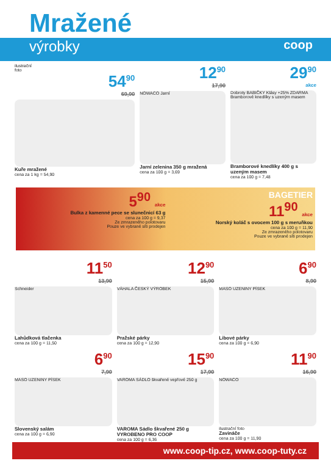Mražené
výrobky
coop
ilustrační
foto
54<sup>90</sup>
69,90
Kuře mražené
cena za 1 kg = 54,90
12<sup>90</sup>
17,90
NOWACO Jarní
Jarní zelenina 350 g mražená
cena za 100 g = 3,69
29<sup>90</sup>
akce
Dobroty BABIČKY Klásy +25% ZDARMA Bramborové knedlíky s uzeným masem
Bramborové knedlíky 400 g s uzeným masem
cena za 100 g = 7,48
5<sup>90</sup> akce
Bulka z kamenné pece se slunečnicí 63 g
cena za 100 g = 9,37
Ze zmrazeného polotovaru
Pouze ve vybrané síti prodejen
BAGETIER
11<sup>90</sup> akce
Norský koláč s ovocem 100 g s meruňkou
cena za 100 g = 11,90
Ze zmrazeného polotovaru
Pouze ve vybrané síti prodejen
11<sup>50</sup>
13,90
Schneider
Lahůdková tlačenka
cena za 100 g = 11,50
12<sup>90</sup>
15,90
VÁHALA ČESKÝ VÝROBEK
Pražské párky
cena za 100 g = 12,90
6<sup>90</sup>
8,90
MASO UZENINY PÍSEK
Libové párky
cena za 100 g = 6,90
6<sup>90</sup>
7,90
MASO UZENINY PÍSEK
Slovenský salám
cena za 100 g = 6,90
15<sup>90</sup>
17,90
VAROMA SÁDLO škvařené vepřové 250 g
VAROMA Sádlo škvařené 250 g VYROBENO PRO COOP
cena za 100 g = 6,36
11<sup>90</sup>
16,90
NOWACO
ilustrační foto
Zavináče
cena za 100 g = 11,90
www.coop-tip.cz, www.coop-tuty.cz